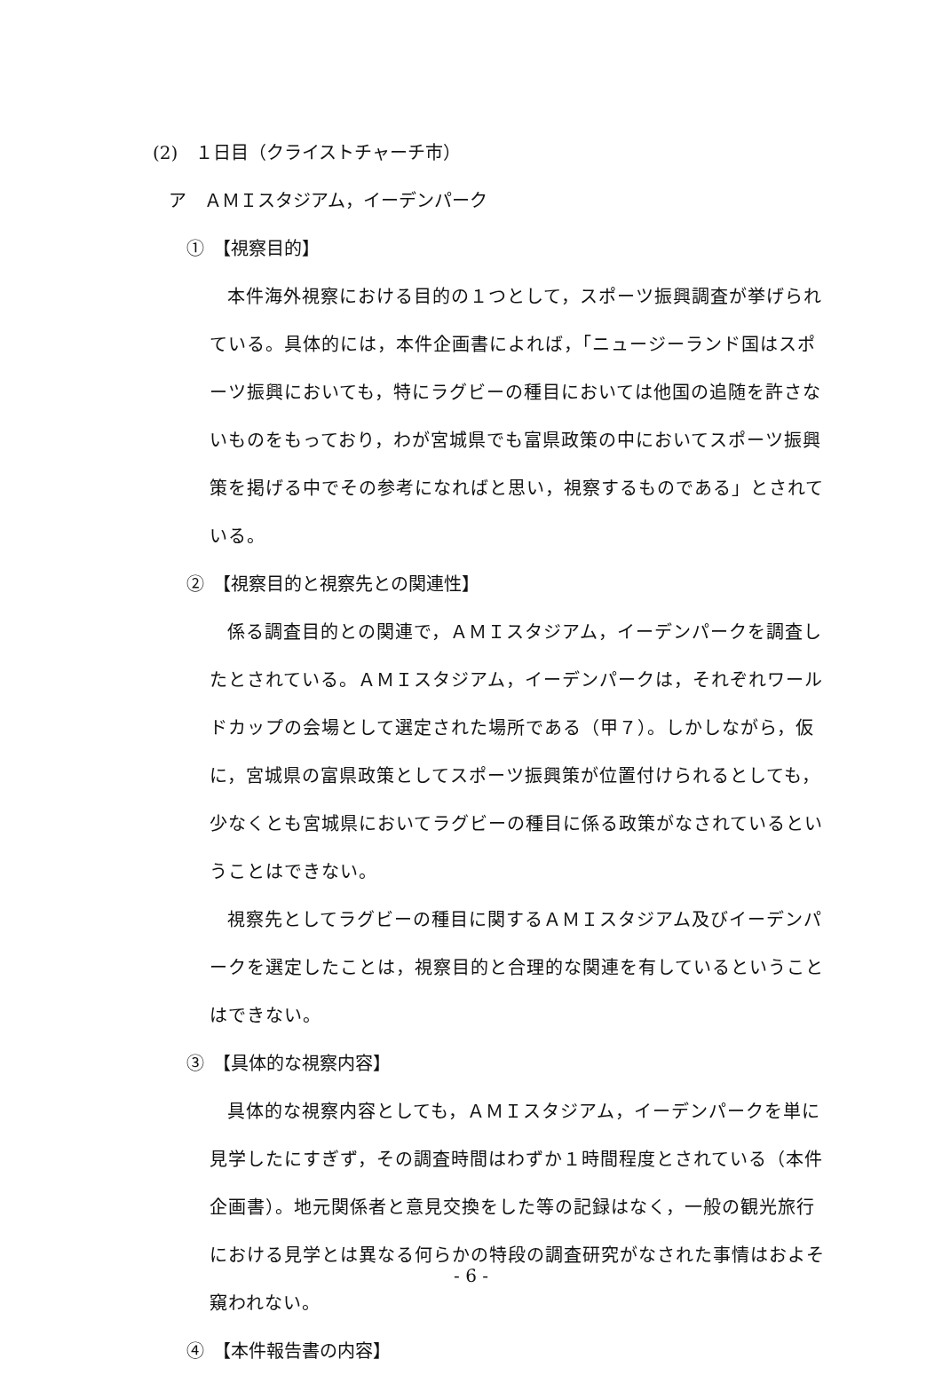(2)　１日目（クライストチャーチ市）
ア　ＡＭＩスタジアム，イーデンパーク
①　【視察目的】
本件海外視察における目的の１つとして，スポーツ振興調査が挙げられている。具体的には，本件企画書によれば，「ニュージーランド国はスポーツ振興においても，特にラグビーの種目においては他国の追随を許さないものをもっており，わが宮城県でも富県政策の中においてスポーツ振興策を掲げる中でその参考になればと思い，視察するものである」とされている。
②　【視察目的と視察先との関連性】
係る調査目的との関連で，ＡＭＩスタジアム，イーデンパークを調査したとされている。ＡＭＩスタジアム，イーデンパークは，それぞれワールドカップの会場として選定された場所である（甲７）。しかしながら，仮に，宮城県の富県政策としてスポーツ振興策が位置付けられるとしても，少なくとも宮城県においてラグビーの種目に係る政策がなされているということはできない。
視察先としてラグビーの種目に関するＡＭＩスタジアム及びイーデンパークを選定したことは，視察目的と合理的な関連を有しているということはできない。
③　【具体的な視察内容】
具体的な視察内容としても，ＡＭＩスタジアム，イーデンパークを単に見学したにすぎず，その調査時間はわずか１時間程度とされている（本件企画書）。地元関係者と意見交換をした等の記録はなく，一般の観光旅行における見学とは異なる何らかの特段の調査研究がなされた事情はおよそ窺われない。
④　【本件報告書の内容】
- 6 -